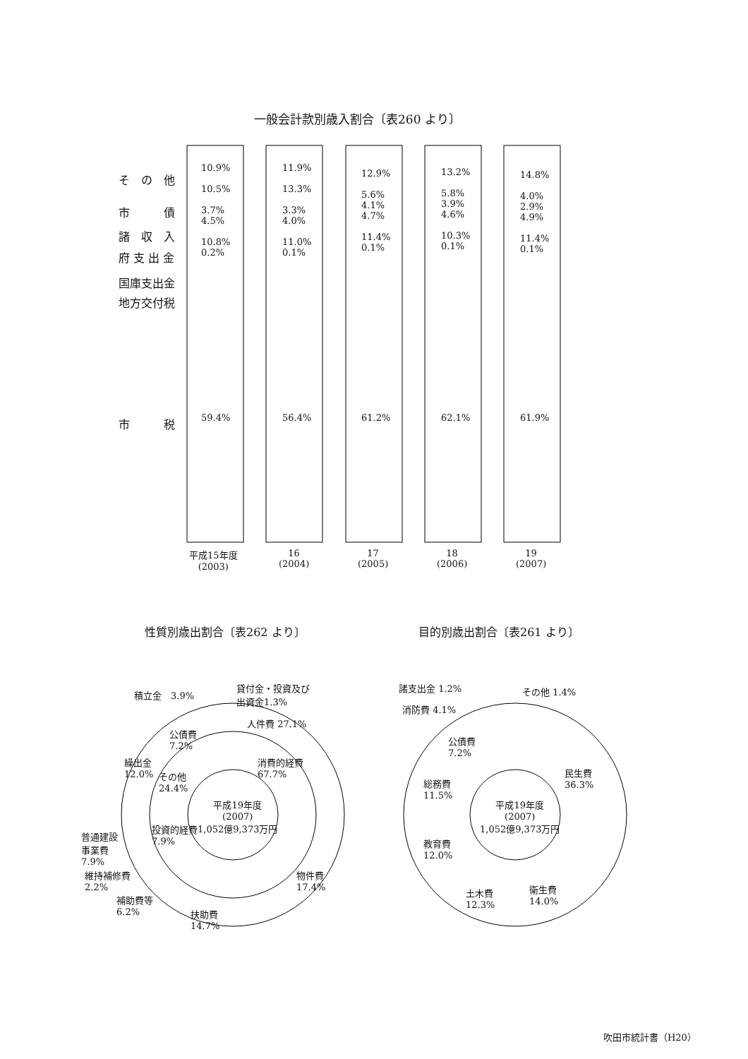一般会計款別歳入割合〔表260 より〕
そ　の　他
市　　　債
諸　収　入
府 支 出 金
国庫支出金
地方交付税
市　　　税
10.9%
10.5%
3.7%
4.5%
10.8%
0.2%
11.9%
13.3%
3.3%
4.0%
11.0%
0.1%
12.9%
5.6%
4.1%
4.7%
11.4%
0.1%
13.2%
5.8%
3.9%
4.6%
10.3%
0.1%
14.8%
4.0%
2.9%
4.9%
11.4%
0.1%
59.4% 56.4% 61.2% 62.1% 61.9%
平成15年度
(2003)
16
(2004)
17
(2005)
18
(2006)
19
(2007)
性質別歳出割合〔表262 より〕 目的別歳出割合〔表261 より〕
積立金　3.9%
貸付金・投資及び
出資金1.3%
人件費 27.1%
公債費
7.2%
繰出金
12.0%
その他
24.4%
消費的経費
67.7%
平成19年度
(2007)
1,052億9,373万円
投資的経費
7.9%
普通建設
事業費
7.9%
維持補修費
2.2%
補助費等
6.2%
扶助費
14.7%
物件費
17.4%
諸支出金 1.2% その他 1.4%
消防費 4.1%
公債費
7.2%
民生費
36.3%
総務費
11.5%
平成19年度
(2007)
1,052億9,373万円
教育費
12.0%
土木費
12.3%
衛生費
14.0%
吹田市統計書（H20）